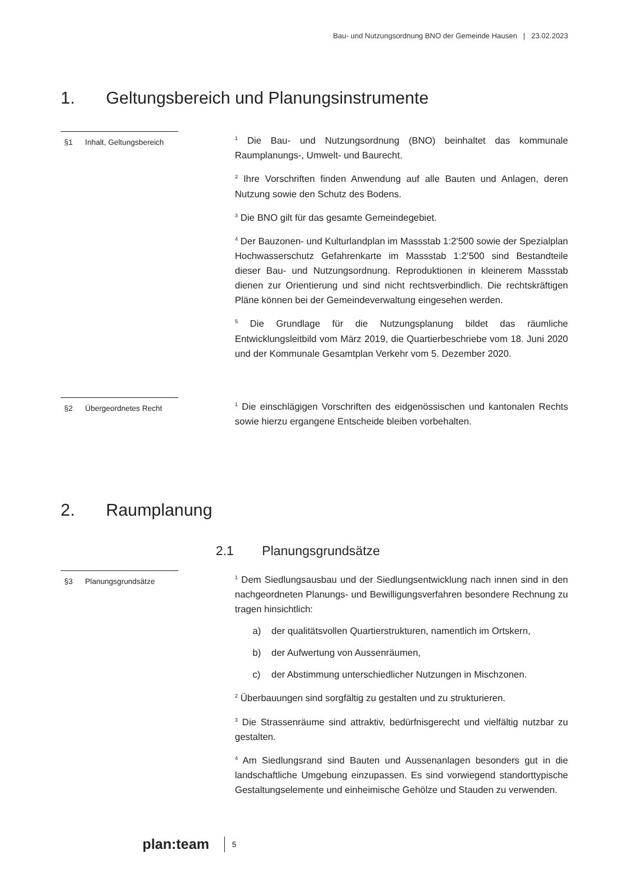Bau- und Nutzungsordnung BNO der Gemeinde Hausen | 23.02.2023
1. Geltungsbereich und Planungsinstrumente
§1 Inhalt, Geltungsbereich
<sup>1</sup> Die Bau- und Nutzungsordnung (BNO) beinhaltet das kommunale Raumplanungs-, Umwelt- und Baurecht.
<sup>2</sup> Ihre Vorschriften finden Anwendung auf alle Bauten und Anlagen, deren Nutzung sowie den Schutz des Bodens.
<sup>3</sup> Die BNO gilt für das gesamte Gemeindegebiet.
<sup>4</sup> Der Bauzonen- und Kulturlandplan im Massstab 1:2'500 sowie der Spezialplan Hochwasserschutz Gefahrenkarte im Massstab 1:2’500 sind Bestandteile dieser Bau- und Nutzungsordnung. Reproduktionen in kleinerem Massstab dienen zur Orientierung und sind nicht rechtsverbindlich. Die rechtskräftigen Pläne können bei der Gemeindeverwaltung eingesehen werden.
<sup>5</sup> Die Grundlage für die Nutzungsplanung bildet das räumliche Entwicklungsleitbild vom März 2019, die Quartierbeschriebe vom 18. Juni 2020 und der Kommunale Gesamtplan Verkehr vom 5. Dezember 2020.
§2 Übergeordnetes Recht
<sup>1</sup> Die einschlägigen Vorschriften des eidgenössischen und kantonalen Rechts sowie hierzu ergangene Entscheide bleiben vorbehalten.
2. Raumplanung
2.1 Planungsgrundsätze
§3 Planungsgrundsätze
<sup>1</sup> Dem Siedlungsausbau und der Siedlungsentwicklung nach innen sind in den nachgeordneten Planungs- und Bewilligungsverfahren besondere Rechnung zu tragen hinsichtlich:
a) der qualitätsvollen Quartierstrukturen, namentlich im Ortskern,
b) der Aufwertung von Aussenräumen,
c) der Abstimmung unterschiedlicher Nutzungen in Mischzonen.
<sup>2</sup> Überbauungen sind sorgfältig zu gestalten und zu strukturieren.
<sup>3</sup> Die Strassenräume sind attraktiv, bedürfnisgerecht und vielfältig nutzbar zu gestalten.
<sup>4</sup> Am Siedlungsrand sind Bauten und Aussenanlagen besonders gut in die landschaftliche Umgebung einzupassen. Es sind vorwiegend standorttypische Gestaltungselemente und einheimische Gehölze und Stauden zu verwenden.
plan:team 5